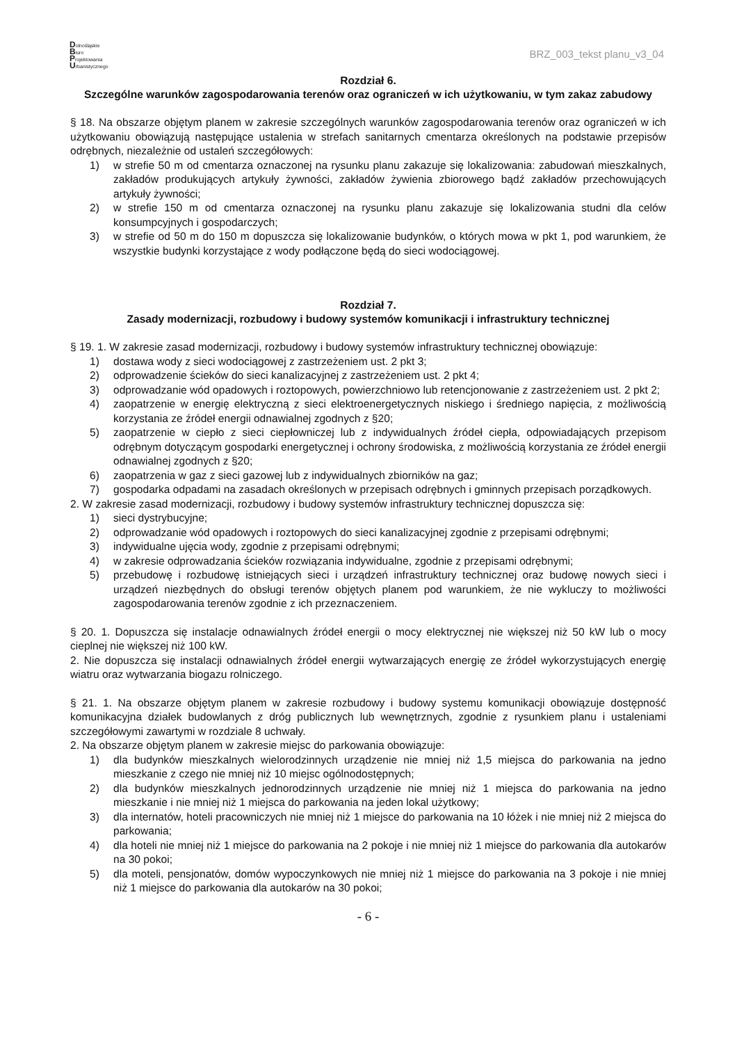Dolnośląskie
Biuro
Projektowania
Urbanistycznego
BRZ_003_tekst planu_v3_04
Rozdział 6.
Szczególne warunków zagospodarowania terenów oraz ograniczeń w ich użytkowaniu, w tym zakaz zabudowy
§ 18. Na obszarze objętym planem w zakresie szczególnych warunków zagospodarowania terenów oraz ograniczeń w ich użytkowaniu obowiązują następujące ustalenia w strefach sanitarnych cmentarza określonych na podstawie przepisów odrębnych, niezależnie od ustaleń szczegółowych:
1) w strefie 50 m od cmentarza oznaczonej na rysunku planu zakazuje się lokalizowania: zabudowań mieszkalnych, zakładów produkujących artykuły żywności, zakładów żywienia zbiorowego bądź zakładów przechowujących artykuły żywności;
2) w strefie 150 m od cmentarza oznaczonej na rysunku planu zakazuje się lokalizowania studni dla celów konsumpcyjnych i gospodarczych;
3) w strefie od 50 m do 150 m dopuszcza się lokalizowanie budynków, o których mowa w pkt 1, pod warunkiem, że wszystkie budynki korzystające z wody podłączone będą do sieci wodociągowej.
Rozdział 7.
Zasady modernizacji, rozbudowy i budowy systemów komunikacji i infrastruktury technicznej
§ 19. 1. W zakresie zasad modernizacji, rozbudowy i budowy systemów infrastruktury technicznej obowiązuje:
1) dostawa wody z sieci wodociągowej z zastrzeżeniem ust. 2 pkt 3;
2) odprowadzenie ścieków do sieci kanalizacyjnej z zastrzeżeniem ust. 2 pkt 4;
3) odprowadzanie wód opadowych i roztopowych, powierzchniowo lub retencjonowanie z zastrzeżeniem ust. 2 pkt 2;
4) zaopatrzenie w energię elektryczną z sieci elektroenergetycznych niskiego i średniego napięcia, z możliwością korzystania ze źródeł energii odnawialnej zgodnych z §20;
5) zaopatrzenie w ciepło z sieci ciepłowniczej lub z indywidualnych źródeł ciepła, odpowiadających przepisom odrębnym dotyczącym gospodarki energetycznej i ochrony środowiska, z możliwością korzystania ze źródeł energii odnawialnej zgodnych z §20;
6) zaopatrzenia w gaz z sieci gazowej lub z indywidualnych zbiorników na gaz;
7) gospodarka odpadami na zasadach określonych w przepisach odrębnych i gminnych przepisach porządkowych.
2. W zakresie zasad modernizacji, rozbudowy i budowy systemów infrastruktury technicznej dopuszcza się:
1) sieci dystrybucyjne;
2) odprowadzanie wód opadowych i roztopowych do sieci kanalizacyjnej zgodnie z przepisami odrębnymi;
3) indywidualne ujęcia wody, zgodnie z przepisami odrębnymi;
4) w zakresie odprowadzania ścieków rozwiązania indywidualne, zgodnie z przepisami odrębnymi;
5) przebudowę i rozbudowę istniejących sieci i urządzeń infrastruktury technicznej oraz budowę nowych sieci i urządzeń niezbędnych do obsługi terenów objętych planem pod warunkiem, że nie wykluczy to możliwości zagospodarowania terenów zgodnie z ich przeznaczeniem.
§ 20. 1. Dopuszcza się instalacje odnawialnych źródeł energii o mocy elektrycznej nie większej niż 50 kW lub o mocy cieplnej nie większej niż 100 kW.
2. Nie dopuszcza się instalacji odnawialnych źródeł energii wytwarzających energię ze źródeł wykorzystujących energię wiatru oraz wytwarzania biogazu rolniczego.
§ 21. 1. Na obszarze objętym planem w zakresie rozbudowy i budowy systemu komunikacji obowiązuje dostępność komunikacyjna działek budowlanych z dróg publicznych lub wewnętrznych, zgodnie z rysunkiem planu i ustaleniami szczegółowymi zawartymi w rozdziale 8 uchwały.
2. Na obszarze objętym planem w zakresie miejsc do parkowania obowiązuje:
1) dla budynków mieszkalnych wielorodzinnych urządzenie nie mniej niż 1,5 miejsca do parkowania na jedno mieszkanie z czego nie mniej niż 10 miejsc ogólnodostępnych;
2) dla budynków mieszkalnych jednorodzinnych urządzenie nie mniej niż 1 miejsca do parkowania na jedno mieszkanie i nie mniej niż 1 miejsca do parkowania na jeden lokal użytkowy;
3) dla internatów, hoteli pracowniczych nie mniej niż 1 miejsce do parkowania na 10 łóżek i nie mniej niż 2 miejsca do parkowania;
4) dla hoteli nie mniej niż 1 miejsce do parkowania na 2 pokoje i nie mniej niż 1 miejsce do parkowania dla autokarów na 30 pokoi;
5) dla moteli, pensjonatów, domów wypoczynkowych nie mniej niż 1 miejsce do parkowania na 3 pokoje i nie mniej niż 1 miejsce do parkowania dla autokarów na 30 pokoi;
- 6 -